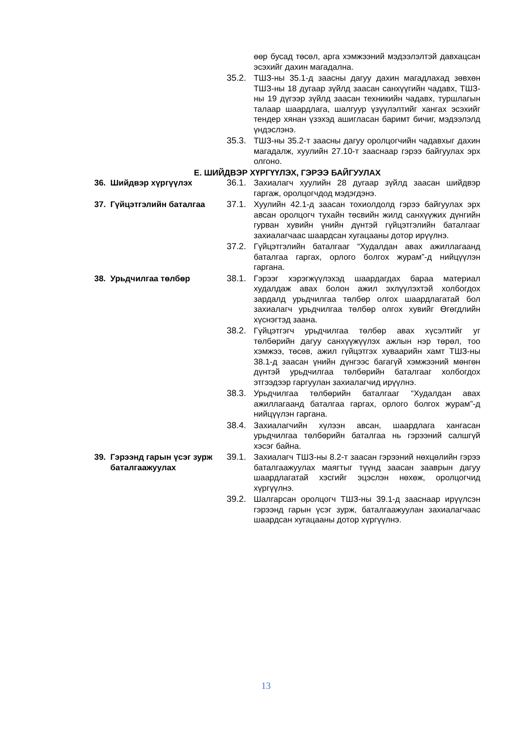өөр бусад төсөл, арга хэмжээний мэдээлэлтэй давхацсан эсэхийг дахин магадална.
35.2. ТШЗ-ны 35.1-д заасны дагуу дахин магадлахад зөвхөн ТШЗ-ны 18 дугаар зүйлд заасан санхүүгийн чадавх, ТШЗ-ны 19 дүгээр зүйлд заасан техникийн чадавх, туршлагын талаар шаардлага, шалгуур үзүүлэлтийг хангах эсэхийг тендер хянан үзэхэд ашигласан баримт бичиг, мэдээлэлд үндэслэнэ.
35.3. ТШЗ-ны 35.2-т заасны дагуу оролцогчийн чадавхыг дахин магадалж, хуулийн 27.10-т зааснаар гэрээ байгуулах эрх олгоно.
Е. ШИЙДВЭР ХҮРГҮҮЛЭХ, ГЭРЭЭ БАЙГУУЛАХ
36. Шийдвэр хүргүүлэх 36.1. Захиалагч хуулийн 28 дугаар зүйлд заасан шийдвэр гаргаж, оролцогчдод мэдэгдэнэ.
37. Гүйцэтгэлийн баталгаа 37.1. Хуулийн 42.1-д заасан тохиолдолд гэрээ байгуулах эрх авсан оролцогч тухайн төсвийн жилд санхүүжих дүнгийн гурван хувийн үнийн дүнтэй гүйцэтгэлийн баталгааг захиалагчаас шаардсан хугацааны дотор ирүүлнэ.
37.2. Гүйцэтгэлийн баталгааг “Худалдан авах ажиллагаанд баталгаа гаргах, орлого болгох журам”-д нийцүүлэн гаргана.
38. Урьдчилгаа төлбөр 38.1. Гэрээг хэрэгжүүлэхэд шаардагдах бараа материал худалдаж авах болон ажил эхлүүлэхтэй холбогдох зардалд урьдчилгаа төлбөр олгох шаардлагатай бол захиалагч урьдчилгаа төлбөр олгох хувийг Өгөгдлийн хүснэгтэд заана.
38.2. Гүйцэтгэгч урьдчилгаа төлбөр авах хүсэлтийг уг төлбөрийн дагуу санхүүжүүлэх ажлын нэр төрөл, тоо хэмжээ, төсөв, ажил гүйцэтгэх хуваарийн хамт ТШЗ-ны 38.1-д заасан үнийн дүнгээс багагүй хэмжээний мөнгөн дүнтэй урьдчилгаа төлбөрийн баталгааг холбогдох этгээдээр гаргуулан захиалагчид ирүүлнэ.
38.3. Урьдчилгаа төлбөрийн баталгааг “Худалдан авах ажиллагаанд баталгаа гаргах, орлого болгох журам”-д нийцүүлэн гаргана.
38.4. Захиалагчийн хүлээн авсан, шаардлага хангасан урьдчилгаа төлбөрийн баталгаа нь гэрээний салшгүй хэсэг байна.
39. Гэрээнд гарын үсэг зурж баталгаажуулах
39.1. Захиалагч ТШЗ-ны 8.2-т заасан гэрээний нөхцөлийн гэрээ баталгаажуулах маягтыг түүнд заасан зааврын дагуу шаардлагатай хэсгийг эцэслэн нөхөж, оролцогчид хүргүүлнэ.
39.2. Шалгарсан оролцогч ТШЗ-ны 39.1-д зааснаар ирүүлсэн гэрээнд гарын үсэг зурж, баталгаажуулан захиалагчаас шаардсан хугацааны дотор хүргүүлнэ.
13